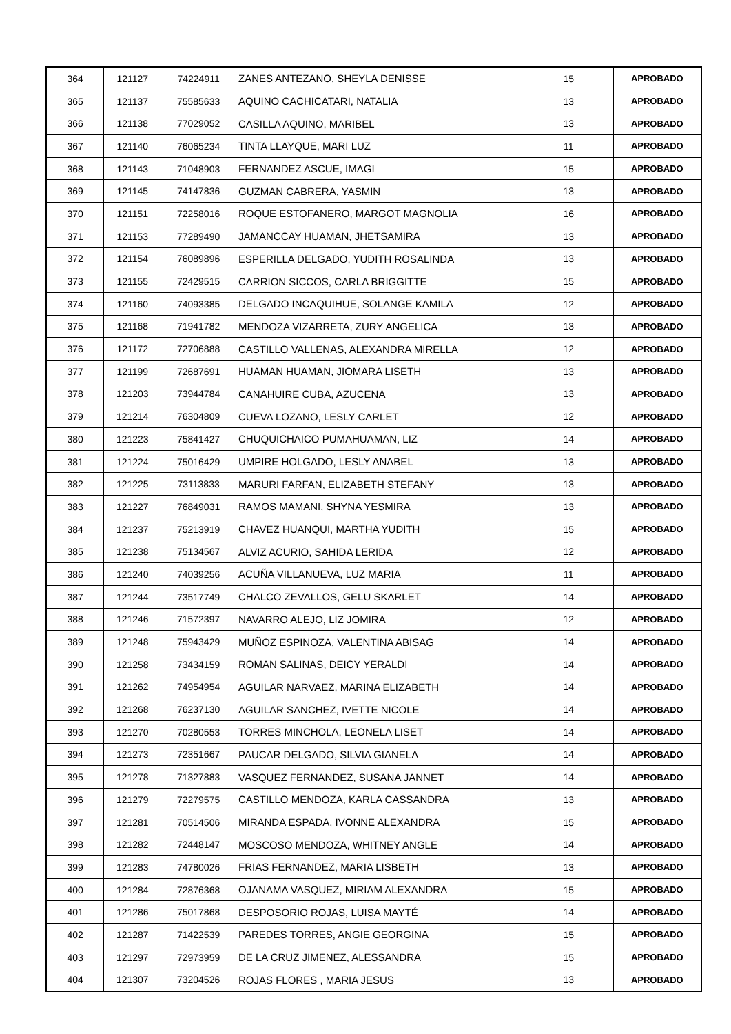| 364 | 121127 | 74224911 | ZANES ANTEZANO, SHEYLA DENISSE | 15 | APROBADO |
| 365 | 121137 | 75585633 | AQUINO CACHICATARI, NATALIA | 13 | APROBADO |
| 366 | 121138 | 77029052 | CASILLA AQUINO, MARIBEL | 13 | APROBADO |
| 367 | 121140 | 76065234 | TINTA LLAYQUE, MARI LUZ | 11 | APROBADO |
| 368 | 121143 | 71048903 | FERNANDEZ ASCUE, IMAGI | 15 | APROBADO |
| 369 | 121145 | 74147836 | GUZMAN CABRERA, YASMIN | 13 | APROBADO |
| 370 | 121151 | 72258016 | ROQUE ESTOFANERO, MARGOT MAGNOLIA | 16 | APROBADO |
| 371 | 121153 | 77289490 | JAMANCCAY HUAMAN, JHETSAMIRA | 13 | APROBADO |
| 372 | 121154 | 76089896 | ESPERILLA DELGADO, YUDITH ROSALINDA | 13 | APROBADO |
| 373 | 121155 | 72429515 | CARRION SICCOS, CARLA BRIGGITTE | 15 | APROBADO |
| 374 | 121160 | 74093385 | DELGADO INCAQUIHUE, SOLANGE KAMILA | 12 | APROBADO |
| 375 | 121168 | 71941782 | MENDOZA VIZARRETA, ZURY ANGELICA | 13 | APROBADO |
| 376 | 121172 | 72706888 | CASTILLO VALLENAS, ALEXANDRA MIRELLA | 12 | APROBADO |
| 377 | 121199 | 72687691 | HUAMAN HUAMAN, JIOMARA LISETH | 13 | APROBADO |
| 378 | 121203 | 73944784 | CANAHUIRE CUBA, AZUCENA | 13 | APROBADO |
| 379 | 121214 | 76304809 | CUEVA LOZANO, LESLY CARLET | 12 | APROBADO |
| 380 | 121223 | 75841427 | CHUQUICHAICO PUMAHUAMAN, LIZ | 14 | APROBADO |
| 381 | 121224 | 75016429 | UMPIRE HOLGADO, LESLY ANABEL | 13 | APROBADO |
| 382 | 121225 | 73113833 | MARURI FARFAN, ELIZABETH STEFANY | 13 | APROBADO |
| 383 | 121227 | 76849031 | RAMOS MAMANI, SHYNA YESMIRA | 13 | APROBADO |
| 384 | 121237 | 75213919 | CHAVEZ HUANQUI, MARTHA YUDITH | 15 | APROBADO |
| 385 | 121238 | 75134567 | ALVIZ ACURIO, SAHIDA LERIDA | 12 | APROBADO |
| 386 | 121240 | 74039256 | ACUÑA VILLANUEVA, LUZ MARIA | 11 | APROBADO |
| 387 | 121244 | 73517749 | CHALCO ZEVALLOS, GELU SKARLET | 14 | APROBADO |
| 388 | 121246 | 71572397 | NAVARRO ALEJO, LIZ JOMIRA | 12 | APROBADO |
| 389 | 121248 | 75943429 | MUÑOZ ESPINOZA, VALENTINA ABISAG | 14 | APROBADO |
| 390 | 121258 | 73434159 | ROMAN SALINAS, DEICY YERALDI | 14 | APROBADO |
| 391 | 121262 | 74954954 | AGUILAR NARVAEZ, MARINA ELIZABETH | 14 | APROBADO |
| 392 | 121268 | 76237130 | AGUILAR SANCHEZ, IVETTE NICOLE | 14 | APROBADO |
| 393 | 121270 | 70280553 | TORRES MINCHOLA, LEONELA LISET | 14 | APROBADO |
| 394 | 121273 | 72351667 | PAUCAR DELGADO, SILVIA GIANELA | 14 | APROBADO |
| 395 | 121278 | 71327883 | VASQUEZ FERNANDEZ, SUSANA JANNET | 14 | APROBADO |
| 396 | 121279 | 72279575 | CASTILLO MENDOZA, KARLA CASSANDRA | 13 | APROBADO |
| 397 | 121281 | 70514506 | MIRANDA ESPADA, IVONNE ALEXANDRA | 15 | APROBADO |
| 398 | 121282 | 72448147 | MOSCOSO MENDOZA, WHITNEY ANGLE | 14 | APROBADO |
| 399 | 121283 | 74780026 | FRIAS FERNANDEZ, MARIA LISBETH | 13 | APROBADO |
| 400 | 121284 | 72876368 | OJANAMA VASQUEZ, MIRIAM ALEXANDRA | 15 | APROBADO |
| 401 | 121286 | 75017868 | DESPOSORIO ROJAS, LUISA MAYTÉ | 14 | APROBADO |
| 402 | 121287 | 71422539 | PAREDES TORRES, ANGIE GEORGINA | 15 | APROBADO |
| 403 | 121297 | 72973959 | DE LA CRUZ JIMENEZ, ALESSANDRA | 15 | APROBADO |
| 404 | 121307 | 73204526 | ROJAS FLORES , MARIA JESUS | 13 | APROBADO |